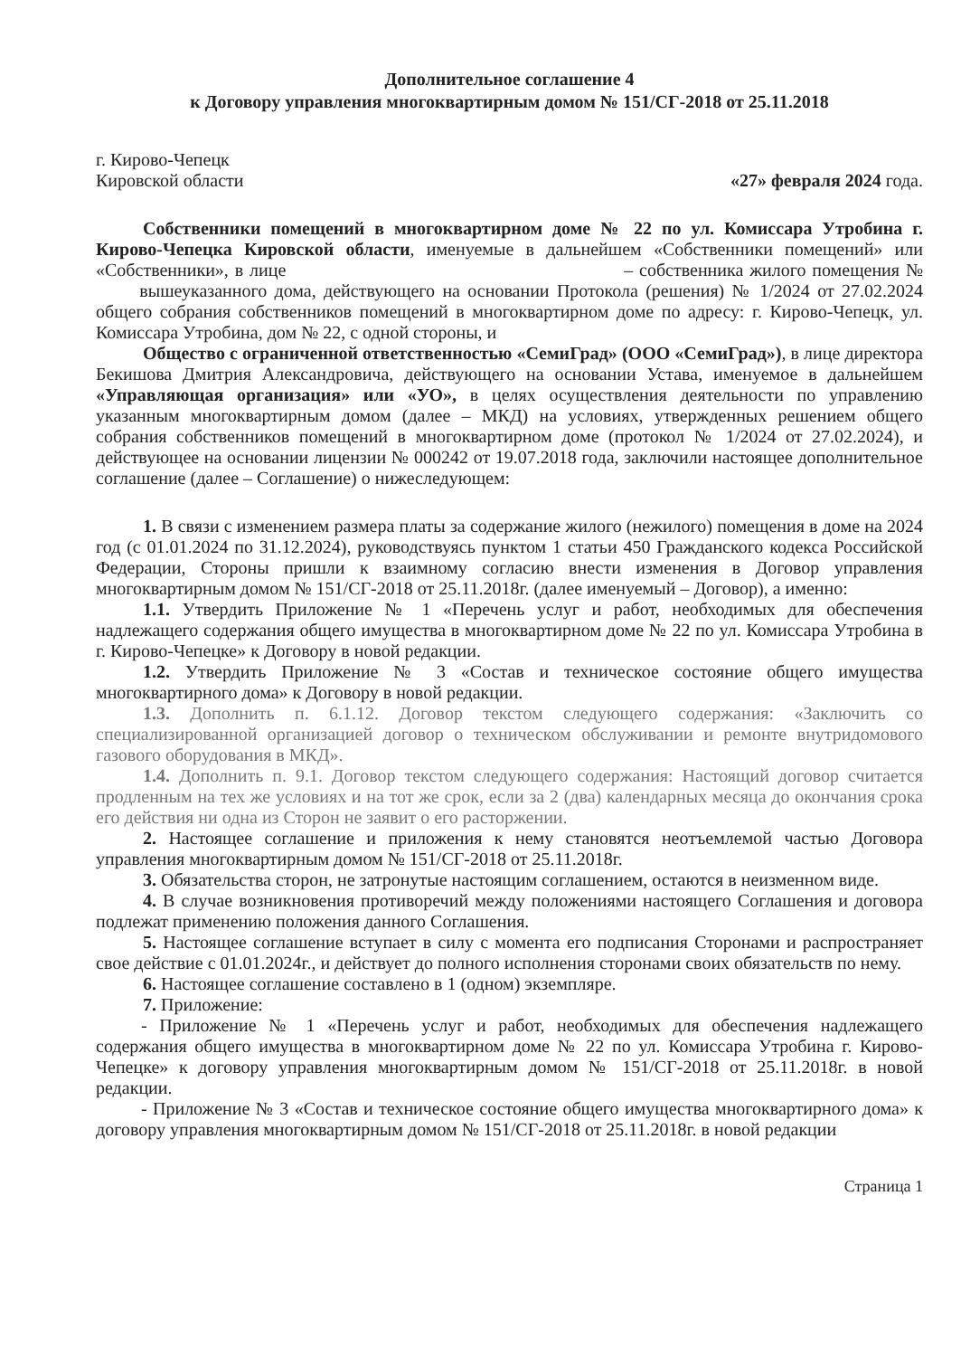Дополнительное соглашение 4
к Договору управления многоквартирным домом № 151/СГ-2018 от 25.11.2018
г. Кирово-Чепецк
Кировской области
«27» февраля 2024 года.
Собственники помещений в многоквартирном доме № 22 по ул. Комиссара Утробина г. Кирово-Чепецка Кировской области, именуемые в дальнейшем «Собственники помещений» или «Собственники», в лице – собственника жилого помещения № вышеуказанного дома, действующего на основании Протокола (решения) № 1/2024 от 27.02.2024 общего собрания собственников помещений в многоквартирном доме по адресу: г. Кирово-Чепецк, ул. Комиссара Утробина, дом № 22, с одной стороны, и
Общество с ограниченной ответственностью «СемиГрад» (ООО «СемиГрад»), в лице директора Бекишова Дмитрия Александровича, действующего на основании Устава, именуемое в дальнейшем «Управляющая организация» или «УО», в целях осуществления деятельности по управлению указанным многоквартирным домом (далее – МКД) на условиях, утвержденных решением общего собрания собственников помещений в многоквартирном доме (протокол № 1/2024 от 27.02.2024), и действующее на основании лицензии № 000242 от 19.07.2018 года, заключили настоящее дополнительное соглашение (далее – Соглашение) о нижеследующем:
1. В связи с изменением размера платы за содержание жилого (нежилого) помещения в доме на 2024 год (с 01.01.2024 по 31.12.2024), руководствуясь пунктом 1 статьи 450 Гражданского кодекса Российской Федерации, Стороны пришли к взаимному согласию внести изменения в Договор управления многоквартирным домом № 151/СГ-2018 от 25.11.2018г. (далее именуемый – Договор), а именно:
1.1. Утвердить Приложение № 1 «Перечень услуг и работ, необходимых для обеспечения надлежащего содержания общего имущества в многоквартирном доме № 22 по ул. Комиссара Утробина в г. Кирово-Чепецке» к Договору в новой редакции.
1.2. Утвердить Приложение № 3 «Состав и техническое состояние общего имущества многоквартирного дома» к Договору в новой редакции.
1.3. Дополнить п. 6.1.12. Договор текстом следующего содержания: «Заключить со специализированной организацией договор о техническом обслуживании и ремонте внутридомового газового оборудования в МКД».
1.4. Дополнить п. 9.1. Договор текстом следующего содержания: Настоящий договор считается продленным на тех же условиях и на тот же срок, если за 2 (два) календарных месяца до окончания срока его действия ни одна из Сторон не заявит о его расторжении.
2. Настоящее соглашение и приложения к нему становятся неотъемлемой частью Договора управления многоквартирным домом № 151/СГ-2018 от 25.11.2018г.
3. Обязательства сторон, не затронутые настоящим соглашением, остаются в неизменном виде.
4. В случае возникновения противоречий между положениями настоящего Соглашения и договора подлежат применению положения данного Соглашения.
5. Настоящее соглашение вступает в силу с момента его подписания Сторонами и распространяет свое действие с 01.01.2024г., и действует до полного исполнения сторонами своих обязательств по нему.
6. Настоящее соглашение составлено в 1 (одном) экземпляре.
7. Приложение:
- Приложение № 1 «Перечень услуг и работ, необходимых для обеспечения надлежащего содержания общего имущества в многоквартирном доме № 22 по ул. Комиссара Утробина г. Кирово-Чепецке» к договору управления многоквартирным домом № 151/СГ-2018 от 25.11.2018г. в новой редакции.
- Приложение № 3 «Состав и техническое состояние общего имущества многоквартирного дома» к договору управления многоквартирным домом № 151/СГ-2018 от 25.11.2018г. в новой редакции
Страница 1